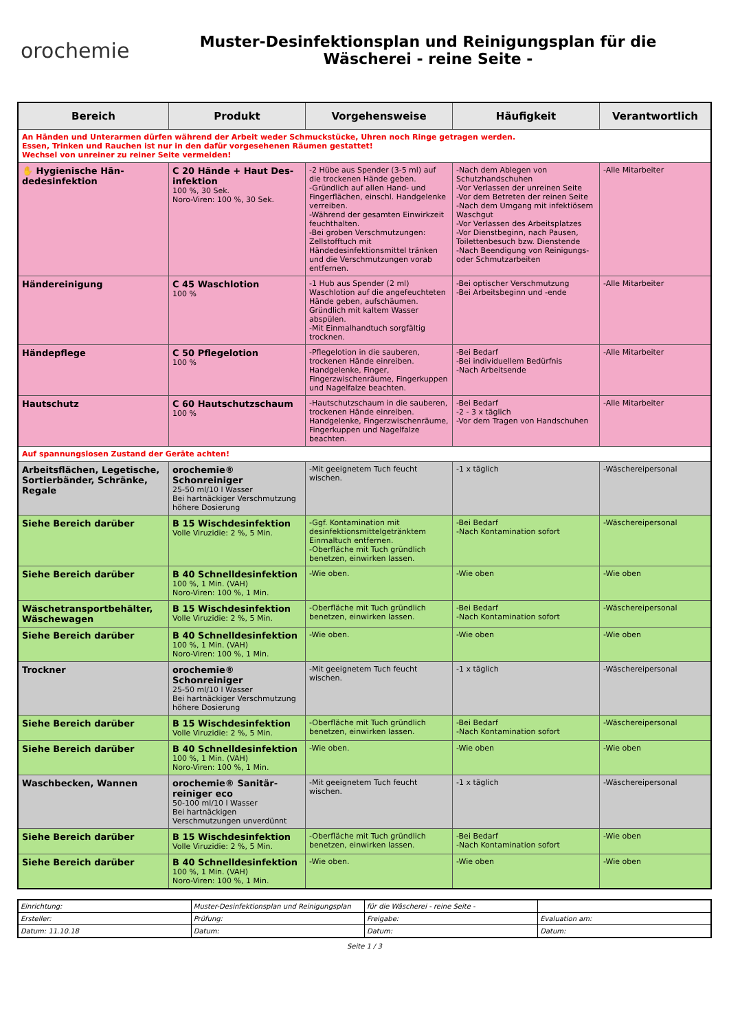orochemie
Muster-Desinfektionsplan und Reinigungsplan für die
Wäscherei - reine Seite -
| Bereich | Produkt | Vorgehensweise | Häufigkeit | Verantwortlich |
| --- | --- | --- | --- | --- |
| An Händen und Unterarmen dürfen während der Arbeit weder Schmuckstücke, Uhren noch Ringe getragen werden. Essen, Trinken und Rauchen ist nur in den dafür vorgesehenen Räumen gestattet! Wechsel von unreiner zu reiner Seite vermeiden! | | | | |
| ✋ Hygienische Hän­dedesinfektion | C 20 Hände + Haut Des­infektion 100 %, 30 Sek. Noro-Viren: 100 %, 30 Sek. | -2 Hübe aus Spender (3-5 ml) auf die trockenen Hände geben. -Gründlich auf allen Hand- und Fingerflächen, einschl. Handgelenke verreiben. -Während der gesamten Einwirkzeit feuchthalten. -Bei groben Verschmutzungen: Zellstofftuch mit Händedesinfektionsmittel tränken und die Verschmutzungen vorab entfernen. | -Nach dem Ablegen von Schutzhandschuhen -Vor Verlassen der unreinen Seite -Vor dem Betreten der reinen Seite -Nach dem Umgang mit infektiösem Waschgut -Vor Verlassen des Arbeitsplatzes -Vor Dienstbeginn, nach Pausen, Toilettenbesuch bzw. Dienstende -Nach Beendigung von Reinigungs- oder Schmutzarbeiten | -Alle Mitarbeiter |
| Händereinigung | C 45 Waschlotion 100 % | -1 Hub aus Spender (2 ml) Waschlotion auf die angefeuchteten Hände geben, aufschäumen. Gründlich mit kaltem Wasser abspülen. -Mit Einmalhandtuch sorgfältig trocknen. | -Bei optischer Verschmutzung -Bei Arbeitsbeginn und -ende | -Alle Mitarbeiter |
| Händepflege | C 50 Pflegelotion 100 % | -Pflegelotion in die sauberen, trockenen Hände einreiben. Handgelenke, Finger, Fingerzwischenräume, Fingerkuppen und Nagelfalze beachten. | -Bei Bedarf -Bei individuellem Bedürfnis -Nach Arbeitsende | -Alle Mitarbeiter |
| Hautschutz | C 60 Hautschutzschaum 100 % | -Hautschutzschaum in die sauberen, trockenen Hände einreiben. Handgelenke, Fingerzwischenräume, Fingerkuppen und Nagelfalze beachten. | -Bei Bedarf -2 - 3 x täglich -Vor dem Tragen von Handschuhen | -Alle Mitarbeiter |
| Auf spannungslosen Zustand der Geräte achten! | | | | |
| Arbeitsflächen, Legetische, Sortierbänder, Schränke, Regale | orochemie® Schonreiniger 25-50 ml/10 l Wasser Bei hartnäckiger Verschmutzung höhere Dosierung | -Mit geeignetem Tuch feucht wischen. | -1 x täglich | -Wäschereipersonal |
| Siehe Bereich darüber | B 15 Wischdesinfektion Volle Viruzidie: 2 %, 5 Min. | -Ggf. Kontamination mit desinfektionsmittelgetränktem Einmaltuch entfernen. -Oberfläche mit Tuch gründlich benetzen, einwirken lassen. | -Bei Bedarf -Nach Kontamination sofort | -Wäschereipersonal |
| Siehe Bereich darüber | B 40 Schnelldesinfektion 100 %, 1 Min. (VAH) Noro-Viren: 100 %, 1 Min. | -Wie oben. | -Wie oben | -Wie oben |
| Wäschetransportbehälter, Wäschewagen | B 15 Wischdesinfektion Volle Viruzidie: 2 %, 5 Min. | -Oberfläche mit Tuch gründlich benetzen, einwirken lassen. | -Bei Bedarf -Nach Kontamination sofort | -Wäschereipersonal |
| Siehe Bereich darüber | B 40 Schnelldesinfektion 100 %, 1 Min. (VAH) Noro-Viren: 100 %, 1 Min. | -Wie oben. | -Wie oben | -Wie oben |
| Trockner | orochemie® Schonreiniger 25-50 ml/10 l Wasser Bei hartnäckiger Verschmutzung höhere Dosierung | -Mit geeignetem Tuch feucht wischen. | -1 x täglich | -Wäschereipersonal |
| Siehe Bereich darüber | B 15 Wischdesinfektion Volle Viruzidie: 2 %, 5 Min. | -Oberfläche mit Tuch gründlich benetzen, einwirken lassen. | -Bei Bedarf -Nach Kontamination sofort | -Wäschereipersonal |
| Siehe Bereich darüber | B 40 Schnelldesinfektion 100 %, 1 Min. (VAH) Noro-Viren: 100 %, 1 Min. | -Wie oben. | -Wie oben | -Wie oben |
| Waschbecken, Wannen | orochemie® Sanitär­reiniger eco 50-100 ml/10 l Wasser Bei hartnäckigen Verschmutzungen unverdünnt | -Mit geeignetem Tuch feucht wischen. | -1 x täglich | -Wäschereipersonal |
| Siehe Bereich darüber | B 15 Wischdesinfektion Volle Viruzidie: 2 %, 5 Min. | -Oberfläche mit Tuch gründlich benetzen, einwirken lassen. | -Bei Bedarf -Nach Kontamination sofort | -Wie oben |
| Siehe Bereich darüber | B 40 Schnelldesinfektion 100 %, 1 Min. (VAH) Noro-Viren: 100 %, 1 Min. | -Wie oben. | -Wie oben | -Wie oben |
| Einrichtung: | Muster-Desinfektionsplan und Reinigungsplan | für die Wäscherei - reine Seite - | |
| Ersteller: | Prüfung: | Freigabe: | Evaluation am: |
| Datum: 11.10.18 | Datum: | Datum: | Datum: |
Seite 1 / 3